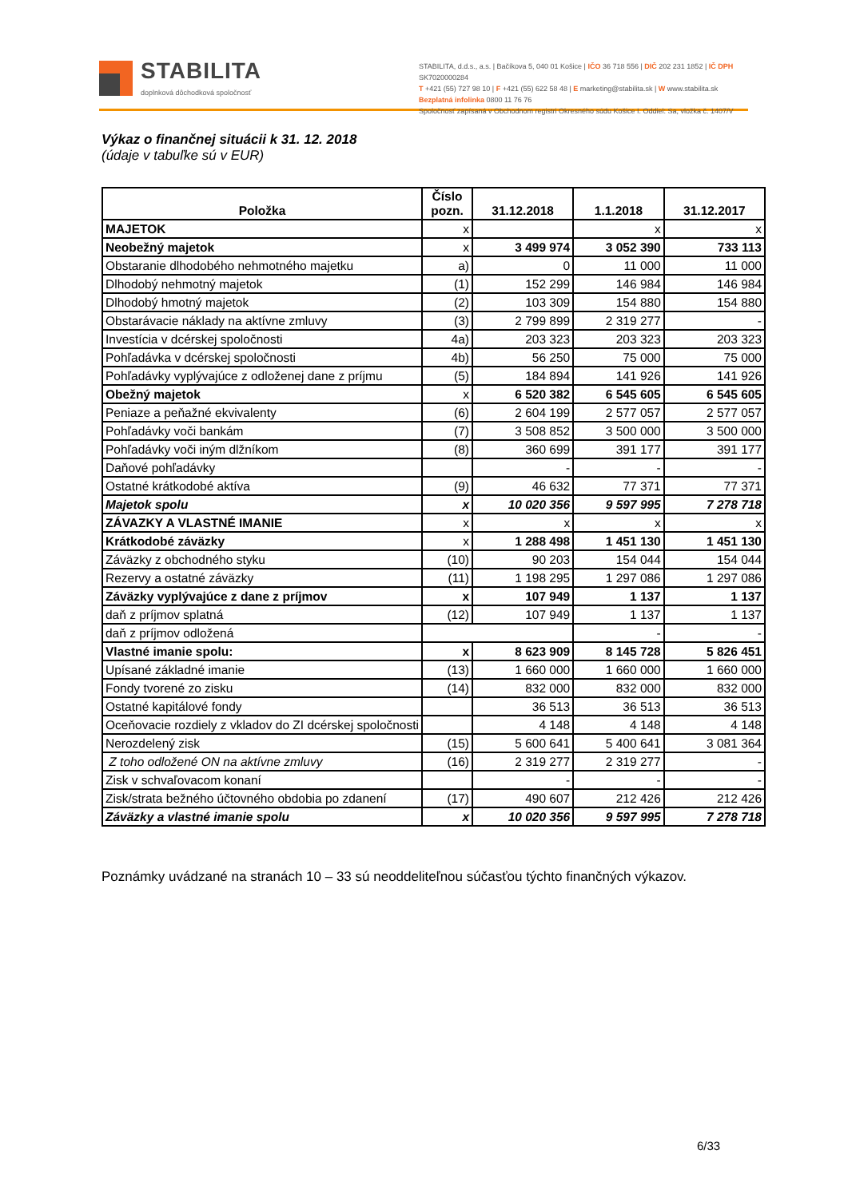STABILITA
doplnková dôchodková spoločnosť
STABILITA, d.d.s., a.s. | Bačíkova 5, 040 01 Košice | IČO 36 718 556 | DIČ 202 231 1852 | IČ DPH SK7020000284
T +421 (55) 727 98 10 | F +421 (55) 622 58 48 | E marketing@stabilita.sk | W www.stabilita.sk
Bezplatná infolinka 0800 11 76 76
Spoločnosť zapísaná v Obchodnom registri Okresného súdu Košice I. Oddiel: Sa, vložka č. 1407/V
Výkaz o finančnej situácii k 31. 12. 2018
(údaje v tabuľke sú v EUR)
| Položka | Číslo pozn. | 31.12.2018 | 1.1.2018 | 31.12.2017 |
| --- | --- | --- | --- | --- |
| MAJETOK | x | | x | x |
| Neobežný majetok | x | 3 499 974 | 3 052 390 | 733 113 |
| Obstaranie dlhodobého nehmotného majetku | a) | 0 | 11 000 | 11 000 |
| Dlhodobý nehmotný majetok | (1) | 152 299 | 146 984 | 146 984 |
| Dlhodobý hmotný majetok | (2) | 103 309 | 154 880 | 154 880 |
| Obstarávacie náklady na aktívne zmluvy | (3) | 2 799 899 | 2 319 277 | - |
| Investícia v dcérskej spoločnosti | 4a) | 203 323 | 203 323 | 203 323 |
| Pohľadávka v dcérskej spoločnosti | 4b) | 56 250 | 75 000 | 75 000 |
| Pohľadávky vyplývajúce z odloženej dane z príjmu | (5) | 184 894 | 141 926 | 141 926 |
| Obežný majetok | x | 6 520 382 | 6 545 605 | 6 545 605 |
| Peniaze a peňažné ekvivalenty | (6) | 2 604 199 | 2 577 057 | 2 577 057 |
| Pohľadávky voči bankám | (7) | 3 508 852 | 3 500 000 | 3 500 000 |
| Pohľadávky voči iným dlžníkom | (8) | 360 699 | 391 177 | 391 177 |
| Daňové pohľadávky | | - | - | - |
| Ostatné krátkodobé aktíva | (9) | 46 632 | 77 371 | 77 371 |
| Majetok spolu | x | 10 020 356 | 9 597 995 | 7 278 718 |
| ZÁVAZKY A VLASTNÉ IMANIE | x | x | x | x |
| Krátkodobé záväzky | x | 1 288 498 | 1 451 130 | 1 451 130 |
| Záväzky z obchodného styku | (10) | 90 203 | 154 044 | 154 044 |
| Rezervy a ostatné záväzky | (11) | 1 198 295 | 1 297 086 | 1 297 086 |
| Záväzky vyplývajúce z dane z príjmov | x | 107 949 | 1 137 | 1 137 |
| daň z príjmov splatná | (12) | 107 949 | 1 137 | 1 137 |
| daň z príjmov odložená | | | - | - |
| Vlastné imanie spolu: | x | 8 623 909 | 8 145 728 | 5 826 451 |
| Upísané základné imanie | (13) | 1 660 000 | 1 660 000 | 1 660 000 |
| Fondy tvorené zo zisku | (14) | 832 000 | 832 000 | 832 000 |
| Ostatné kapitálové fondy | | 36 513 | 36 513 | 36 513 |
| Oceňovacie rozdiely z vkladov do ZI dcérskej spoločnosti | | 4 148 | 4 148 | 4 148 |
| Nerozdelený zisk | (15) | 5 600 641 | 5 400 641 | 3 081 364 |
| Z toho odložené ON na aktívne zmluvy | (16) | 2 319 277 | 2 319 277 | - |
| Zisk v schvaľovacom konaní | | - | - | - |
| Zisk/strata bežného účtovného obdobia po zdanení | (17) | 490 607 | 212 426 | 212 426 |
| Záväzky a vlastné imanie spolu | x | 10 020 356 | 9 597 995 | 7 278 718 |
Poznámky uvádzané na stranách 10 – 33 sú neoddeliteľnou súčasťou týchto finančných výkazov.
6/33